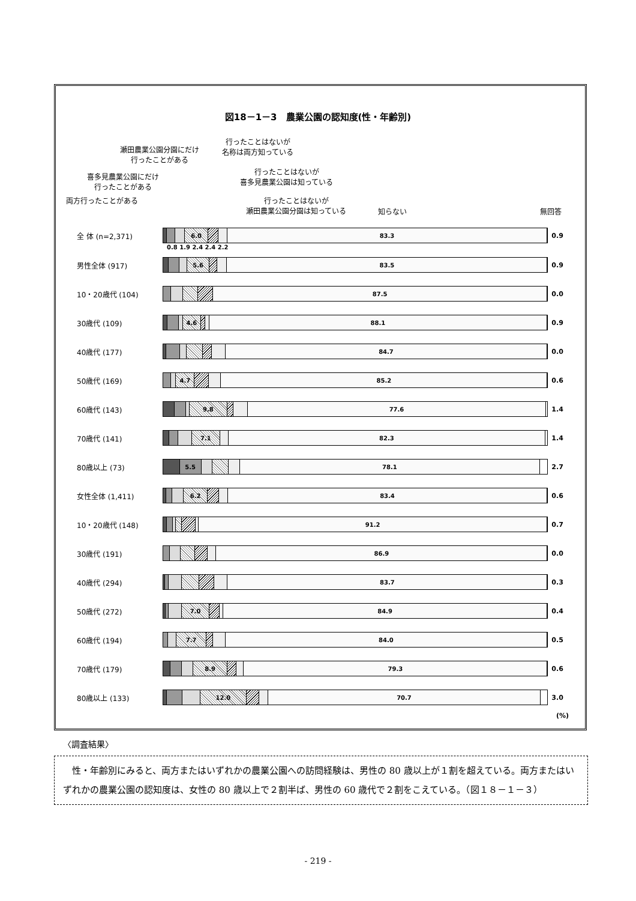図18－1－3　農業公園の認知度(性・年齢別)
両方行ったことがある
喜多見農業公園にだけ
行ったことがある
瀬田農業公園分園にだけ
行ったことがある
行ったことはないが
名称は両方知っている
行ったことはないが
喜多見農業公園は知っている
行ったことはないが
瀬田農業公園分園は知っている 知らない 無回答
全 体 (n=2,371)
6.0 83.3
0.9
0.8 1.9 2.4 2.4 2.2
男性全体 (917)
5.6 83.5
0.9
10・20歳代 (104)
87.5
0.0
30歳代 (109)
4.6 88.1
0.9
40歳代 (177)
84.7
0.0
50歳代 (169)
4.7 85.2
0.6
60歳代 (143)
9.8 77.6
1.4
70歳代 (141)
7.1 82.3
1.4
80歳以上 (73)
5.5 78.1
2.7
女性全体 (1,411)
6.2 83.4
0.6
10・20歳代 (148)
91.2
0.7
30歳代 (191)
86.9
0.0
40歳代 (294)
83.7
0.3
50歳代 (272)
7.0 84.9
0.4
60歳代 (194)
7.7 84.0
0.5
70歳代 (179)
8.9 79.3
0.6
80歳以上 (133)
12.0 70.7
3.0
(%)
〈調査結果〉
　性・年齢別にみると、両方またはいずれかの農業公園への訪問経験は、男性の 80 歳以上が１割を超えている。両方またはいずれかの農業公園の認知度は、女性の 80 歳以上で２割半ば、男性の 60 歳代で２割をこえている。（図１８－１－３）
- 219 -